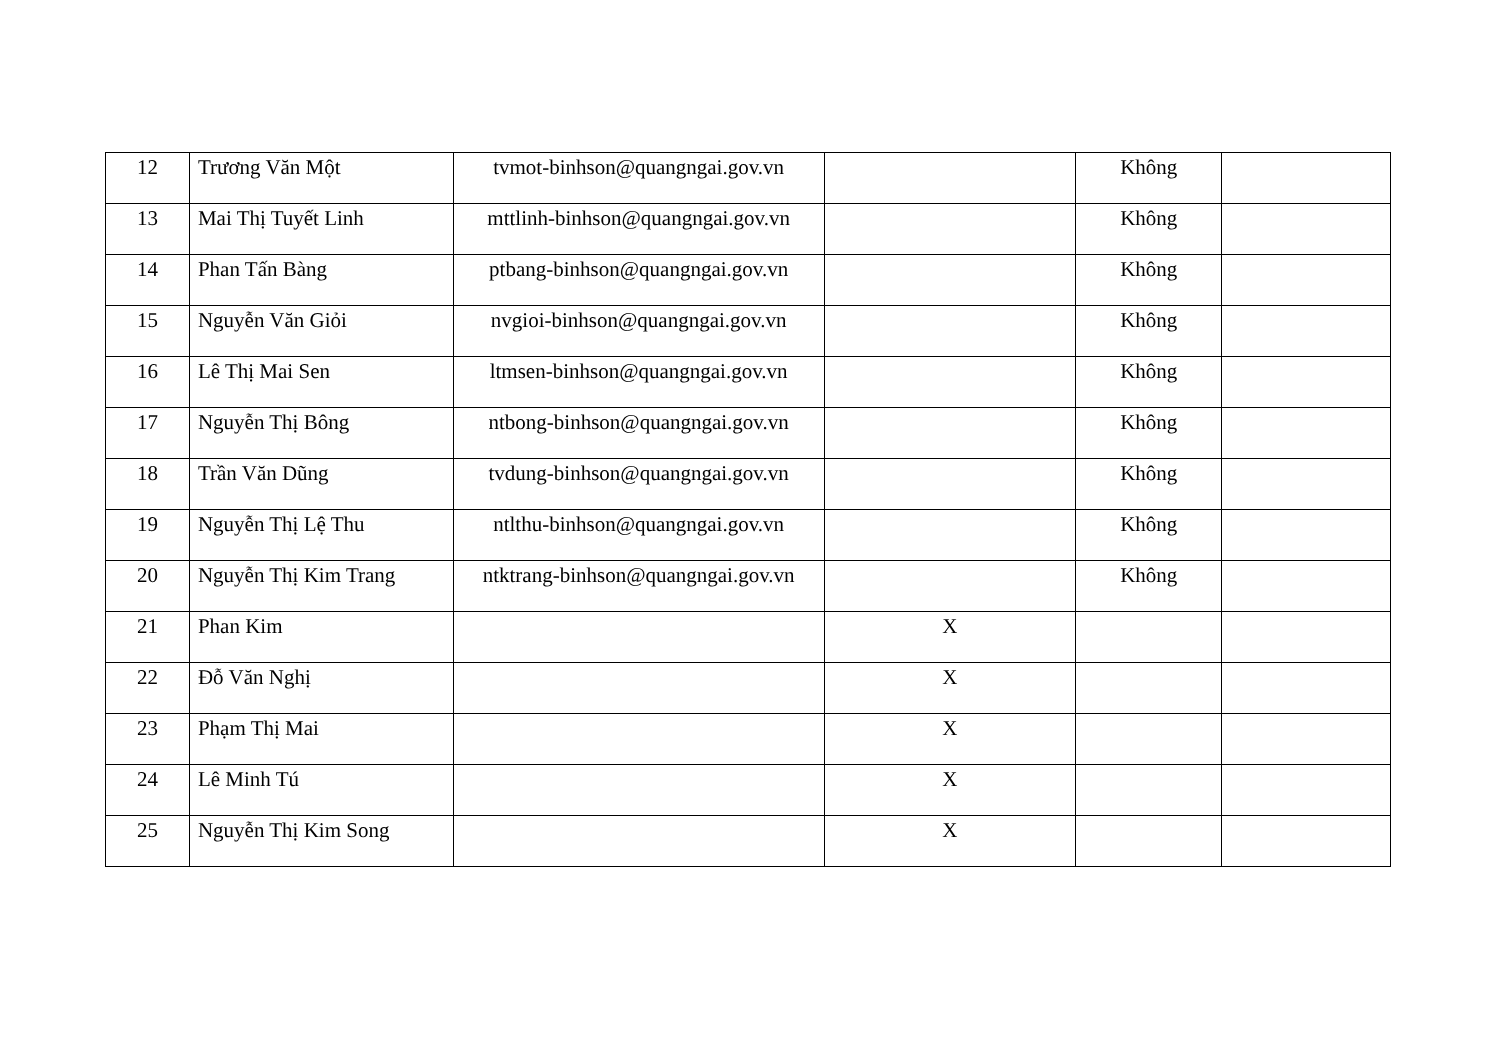| 12 | Trương Văn Một | tvmot-binhson@quangngai.gov.vn | | Không | |
| 13 | Mai Thị Tuyết Linh | mttlinh-binhson@quangngai.gov.vn | | Không | |
| 14 | Phan Tấn Bàng | ptbang-binhson@quangngai.gov.vn | | Không | |
| 15 | Nguyễn Văn Giỏi | nvgioi-binhson@quangngai.gov.vn | | Không | |
| 16 | Lê Thị Mai Sen | ltmsen-binhson@quangngai.gov.vn | | Không | |
| 17 | Nguyễn Thị Bông | ntbong-binhson@quangngai.gov.vn | | Không | |
| 18 | Trần Văn Dũng | tvdung-binhson@quangngai.gov.vn | | Không | |
| 19 | Nguyễn Thị Lệ Thu | ntlthu-binhson@quangngai.gov.vn | | Không | |
| 20 | Nguyễn Thị Kim Trang | ntktrang-binhson@quangngai.gov.vn | | Không | |
| 21 | Phan Kim | | X | | |
| 22 | Đỗ Văn Nghị | | X | | |
| 23 | Phạm Thị Mai | | X | | |
| 24 | Lê Minh Tú | | X | | |
| 25 | Nguyễn Thị Kim Song | | X | | |